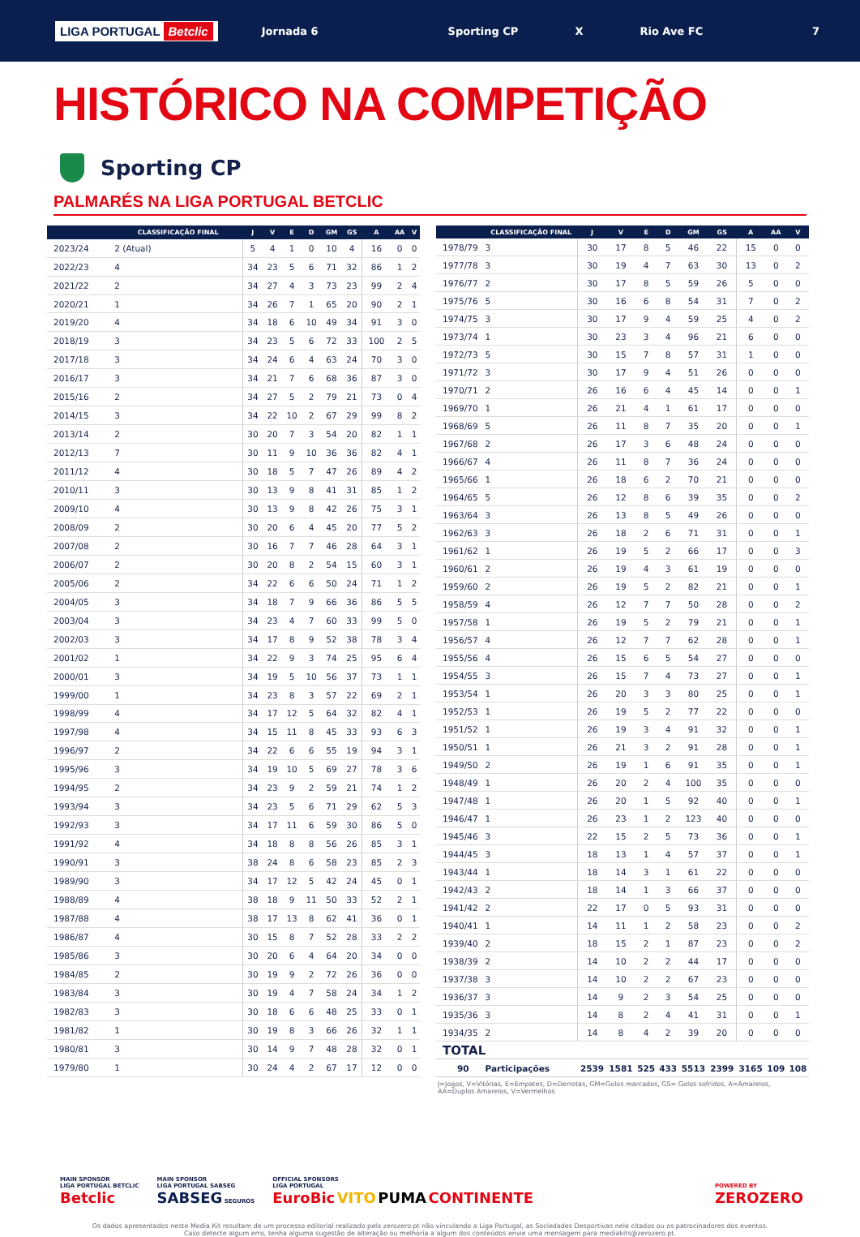LIGA PORTUGAL Betclic
Jornada 6 Sporting CP X Rio Ave FC 7
HISTÓRICO NA COMPETIÇÃO
Sporting CP
PALMARÉS NA LIGA PORTUGAL BETCLIC
| | CLASSIFICAÇÃO FINAL | J | V | E | D | GM | GS | A | AA | V |
| --- | --- | --- | --- | --- | --- | --- | --- | --- | --- | --- |
| 2023/24 | 2 (Atual) | 5 | 4 | 1 | 0 | 10 | 4 | 16 | 0 | 0 |
| 2022/23 | 4 | 34 | 23 | 5 | 6 | 71 | 32 | 86 | 1 | 2 |
| 2021/22 | 2 | 34 | 27 | 4 | 3 | 73 | 23 | 99 | 2 | 4 |
| 2020/21 | 1 | 34 | 26 | 7 | 1 | 65 | 20 | 90 | 2 | 1 |
| 2019/20 | 4 | 34 | 18 | 6 | 10 | 49 | 34 | 91 | 3 | 0 |
| 2018/19 | 3 | 34 | 23 | 5 | 6 | 72 | 33 | 100 | 2 | 5 |
| 2017/18 | 3 | 34 | 24 | 6 | 4 | 63 | 24 | 70 | 3 | 0 |
| 2016/17 | 3 | 34 | 21 | 7 | 6 | 68 | 36 | 87 | 3 | 0 |
| 2015/16 | 2 | 34 | 27 | 5 | 2 | 79 | 21 | 73 | 0 | 4 |
| 2014/15 | 3 | 34 | 22 | 10 | 2 | 67 | 29 | 99 | 8 | 2 |
| 2013/14 | 2 | 30 | 20 | 7 | 3 | 54 | 20 | 82 | 1 | 1 |
| 2012/13 | 7 | 30 | 11 | 9 | 10 | 36 | 36 | 82 | 4 | 1 |
| 2011/12 | 4 | 30 | 18 | 5 | 7 | 47 | 26 | 89 | 4 | 2 |
| 2010/11 | 3 | 30 | 13 | 9 | 8 | 41 | 31 | 85 | 1 | 2 |
| 2009/10 | 4 | 30 | 13 | 9 | 8 | 42 | 26 | 75 | 3 | 1 |
| 2008/09 | 2 | 30 | 20 | 6 | 4 | 45 | 20 | 77 | 5 | 2 |
| 2007/08 | 2 | 30 | 16 | 7 | 7 | 46 | 28 | 64 | 3 | 1 |
| 2006/07 | 2 | 30 | 20 | 8 | 2 | 54 | 15 | 60 | 3 | 1 |
| 2005/06 | 2 | 34 | 22 | 6 | 6 | 50 | 24 | 71 | 1 | 2 |
| 2004/05 | 3 | 34 | 18 | 7 | 9 | 66 | 36 | 86 | 5 | 5 |
| 2003/04 | 3 | 34 | 23 | 4 | 7 | 60 | 33 | 99 | 5 | 0 |
| 2002/03 | 3 | 34 | 17 | 8 | 9 | 52 | 38 | 78 | 3 | 4 |
| 2001/02 | 1 | 34 | 22 | 9 | 3 | 74 | 25 | 95 | 6 | 4 |
| 2000/01 | 3 | 34 | 19 | 5 | 10 | 56 | 37 | 73 | 1 | 1 |
| 1999/00 | 1 | 34 | 23 | 8 | 3 | 57 | 22 | 69 | 2 | 1 |
| 1998/99 | 4 | 34 | 17 | 12 | 5 | 64 | 32 | 82 | 4 | 1 |
| 1997/98 | 4 | 34 | 15 | 11 | 8 | 45 | 33 | 93 | 6 | 3 |
| 1996/97 | 2 | 34 | 22 | 6 | 6 | 55 | 19 | 94 | 3 | 1 |
| 1995/96 | 3 | 34 | 19 | 10 | 5 | 69 | 27 | 78 | 3 | 6 |
| 1994/95 | 2 | 34 | 23 | 9 | 2 | 59 | 21 | 74 | 1 | 2 |
| 1993/94 | 3 | 34 | 23 | 5 | 6 | 71 | 29 | 62 | 5 | 3 |
| 1992/93 | 3 | 34 | 17 | 11 | 6 | 59 | 30 | 86 | 5 | 0 |
| 1991/92 | 4 | 34 | 18 | 8 | 8 | 56 | 26 | 85 | 3 | 1 |
| 1990/91 | 3 | 38 | 24 | 8 | 6 | 58 | 23 | 85 | 2 | 3 |
| 1989/90 | 3 | 34 | 17 | 12 | 5 | 42 | 24 | 45 | 0 | 1 |
| 1988/89 | 4 | 38 | 18 | 9 | 11 | 50 | 33 | 52 | 2 | 1 |
| 1987/88 | 4 | 38 | 17 | 13 | 8 | 62 | 41 | 36 | 0 | 1 |
| 1986/87 | 4 | 30 | 15 | 8 | 7 | 52 | 28 | 33 | 2 | 2 |
| 1985/86 | 3 | 30 | 20 | 6 | 4 | 64 | 20 | 34 | 0 | 0 |
| 1984/85 | 2 | 30 | 19 | 9 | 2 | 72 | 26 | 36 | 0 | 0 |
| 1983/84 | 3 | 30 | 19 | 4 | 7 | 58 | 24 | 34 | 1 | 2 |
| 1982/83 | 3 | 30 | 18 | 6 | 6 | 48 | 25 | 33 | 0 | 1 |
| 1981/82 | 1 | 30 | 19 | 8 | 3 | 66 | 26 | 32 | 1 | 1 |
| 1980/81 | 3 | 30 | 14 | 9 | 7 | 48 | 28 | 32 | 0 | 1 |
| 1979/80 | 1 | 30 | 24 | 4 | 2 | 67 | 17 | 12 | 0 | 0 |
| | CLASSIFICAÇÃO FINAL | J | V | E | D | GM | GS | A | AA | V |
| --- | --- | --- | --- | --- | --- | --- | --- | --- | --- | --- |
| 1978/79 | 3 | 30 | 17 | 8 | 5 | 46 | 22 | 15 | 0 | 0 |
| 1977/78 | 3 | 30 | 19 | 4 | 7 | 63 | 30 | 13 | 0 | 2 |
| 1976/77 | 2 | 30 | 17 | 8 | 5 | 59 | 26 | 5 | 0 | 0 |
| 1975/76 | 5 | 30 | 16 | 6 | 8 | 54 | 31 | 7 | 0 | 2 |
| 1974/75 | 3 | 30 | 17 | 9 | 4 | 59 | 25 | 4 | 0 | 2 |
| 1973/74 | 1 | 30 | 23 | 3 | 4 | 96 | 21 | 6 | 0 | 0 |
| 1972/73 | 5 | 30 | 15 | 7 | 8 | 57 | 31 | 1 | 0 | 0 |
| 1971/72 | 3 | 30 | 17 | 9 | 4 | 51 | 26 | 0 | 0 | 0 |
| 1970/71 | 2 | 26 | 16 | 6 | 4 | 45 | 14 | 0 | 0 | 1 |
| 1969/70 | 1 | 26 | 21 | 4 | 1 | 61 | 17 | 0 | 0 | 0 |
| 1968/69 | 5 | 26 | 11 | 8 | 7 | 35 | 20 | 0 | 0 | 1 |
| 1967/68 | 2 | 26 | 17 | 3 | 6 | 48 | 24 | 0 | 0 | 0 |
| 1966/67 | 4 | 26 | 11 | 8 | 7 | 36 | 24 | 0 | 0 | 0 |
| 1965/66 | 1 | 26 | 18 | 6 | 2 | 70 | 21 | 0 | 0 | 0 |
| 1964/65 | 5 | 26 | 12 | 8 | 6 | 39 | 35 | 0 | 0 | 2 |
| 1963/64 | 3 | 26 | 13 | 8 | 5 | 49 | 26 | 0 | 0 | 0 |
| 1962/63 | 3 | 26 | 18 | 2 | 6 | 71 | 31 | 0 | 0 | 1 |
| 1961/62 | 1 | 26 | 19 | 5 | 2 | 66 | 17 | 0 | 0 | 3 |
| 1960/61 | 2 | 26 | 19 | 4 | 3 | 61 | 19 | 0 | 0 | 0 |
| 1959/60 | 2 | 26 | 19 | 5 | 2 | 82 | 21 | 0 | 0 | 1 |
| 1958/59 | 4 | 26 | 12 | 7 | 7 | 50 | 28 | 0 | 0 | 2 |
| 1957/58 | 1 | 26 | 19 | 5 | 2 | 79 | 21 | 0 | 0 | 1 |
| 1956/57 | 4 | 26 | 12 | 7 | 7 | 62 | 28 | 0 | 0 | 1 |
| 1955/56 | 4 | 26 | 15 | 6 | 5 | 54 | 27 | 0 | 0 | 0 |
| 1954/55 | 3 | 26 | 15 | 7 | 4 | 73 | 27 | 0 | 0 | 1 |
| 1953/54 | 1 | 26 | 20 | 3 | 3 | 80 | 25 | 0 | 0 | 1 |
| 1952/53 | 1 | 26 | 19 | 5 | 2 | 77 | 22 | 0 | 0 | 0 |
| 1951/52 | 1 | 26 | 19 | 3 | 4 | 91 | 32 | 0 | 0 | 1 |
| 1950/51 | 1 | 26 | 21 | 3 | 2 | 91 | 28 | 0 | 0 | 1 |
| 1949/50 | 2 | 26 | 19 | 1 | 6 | 91 | 35 | 0 | 0 | 1 |
| 1948/49 | 1 | 26 | 20 | 2 | 4 | 100 | 35 | 0 | 0 | 0 |
| 1947/48 | 1 | 26 | 20 | 1 | 5 | 92 | 40 | 0 | 0 | 1 |
| 1946/47 | 1 | 26 | 23 | 1 | 2 | 123 | 40 | 0 | 0 | 0 |
| 1945/46 | 3 | 22 | 15 | 2 | 5 | 73 | 36 | 0 | 0 | 1 |
| 1944/45 | 3 | 18 | 13 | 1 | 4 | 57 | 37 | 0 | 0 | 1 |
| 1943/44 | 1 | 18 | 14 | 3 | 1 | 61 | 22 | 0 | 0 | 0 |
| 1942/43 | 2 | 18 | 14 | 1 | 3 | 66 | 37 | 0 | 0 | 0 |
| 1941/42 | 2 | 22 | 17 | 0 | 5 | 93 | 31 | 0 | 0 | 0 |
| 1940/41 | 1 | 14 | 11 | 1 | 2 | 58 | 23 | 0 | 0 | 2 |
| 1939/40 | 2 | 18 | 15 | 2 | 1 | 87 | 23 | 0 | 0 | 2 |
| 1938/39 | 2 | 14 | 10 | 2 | 2 | 44 | 17 | 0 | 0 | 0 |
| 1937/38 | 3 | 14 | 10 | 2 | 2 | 67 | 23 | 0 | 0 | 0 |
| 1936/37 | 3 | 14 | 9 | 2 | 3 | 54 | 25 | 0 | 0 | 0 |
| 1935/36 | 3 | 14 | 8 | 2 | 4 | 41 | 31 | 0 | 0 | 1 |
| 1934/35 | 2 | 14 | 8 | 4 | 2 | 39 | 20 | 0 | 0 | 0 |
| TOTAL | | | | | | | | | | |
| 90 | Participações | 2539 | 1581 | 525 | 433 | 5513 | 2399 | 3165 | 109 | 108 |
J=Jogos, V=Vitórias, E=Empates, D=Derrotas, GM=Golos marcados, GS= Golos sofridos, A=Amarelos, AA=Duplos Amarelos, V=Vermelhos
MAIN SPONSOR
LIGA PORTUGAL BETCLIC
Betclic
MAIN SPONSOR
LIGA PORTUGAL SABSEG
SABSEG SEGUROS
OFFICIAL SPONSORS
LIGA PORTUGAL
EuroBic VITO PUMA CONTINENTE
POWERED BY
ZEROZERO
Os dados apresentados neste Media Kit resultam de um processo editorial realizado pelo zerozero.pt não vinculando a Liga Portugal, as Sociedades Desportivas nele citados ou os patrocinadores dos eventos.
Caso detecte algum erro, tenha alguma sugestão de alteração ou melhoria a algum dos conteúdos envie uma mensagem para mediakits@zerozero.pt.